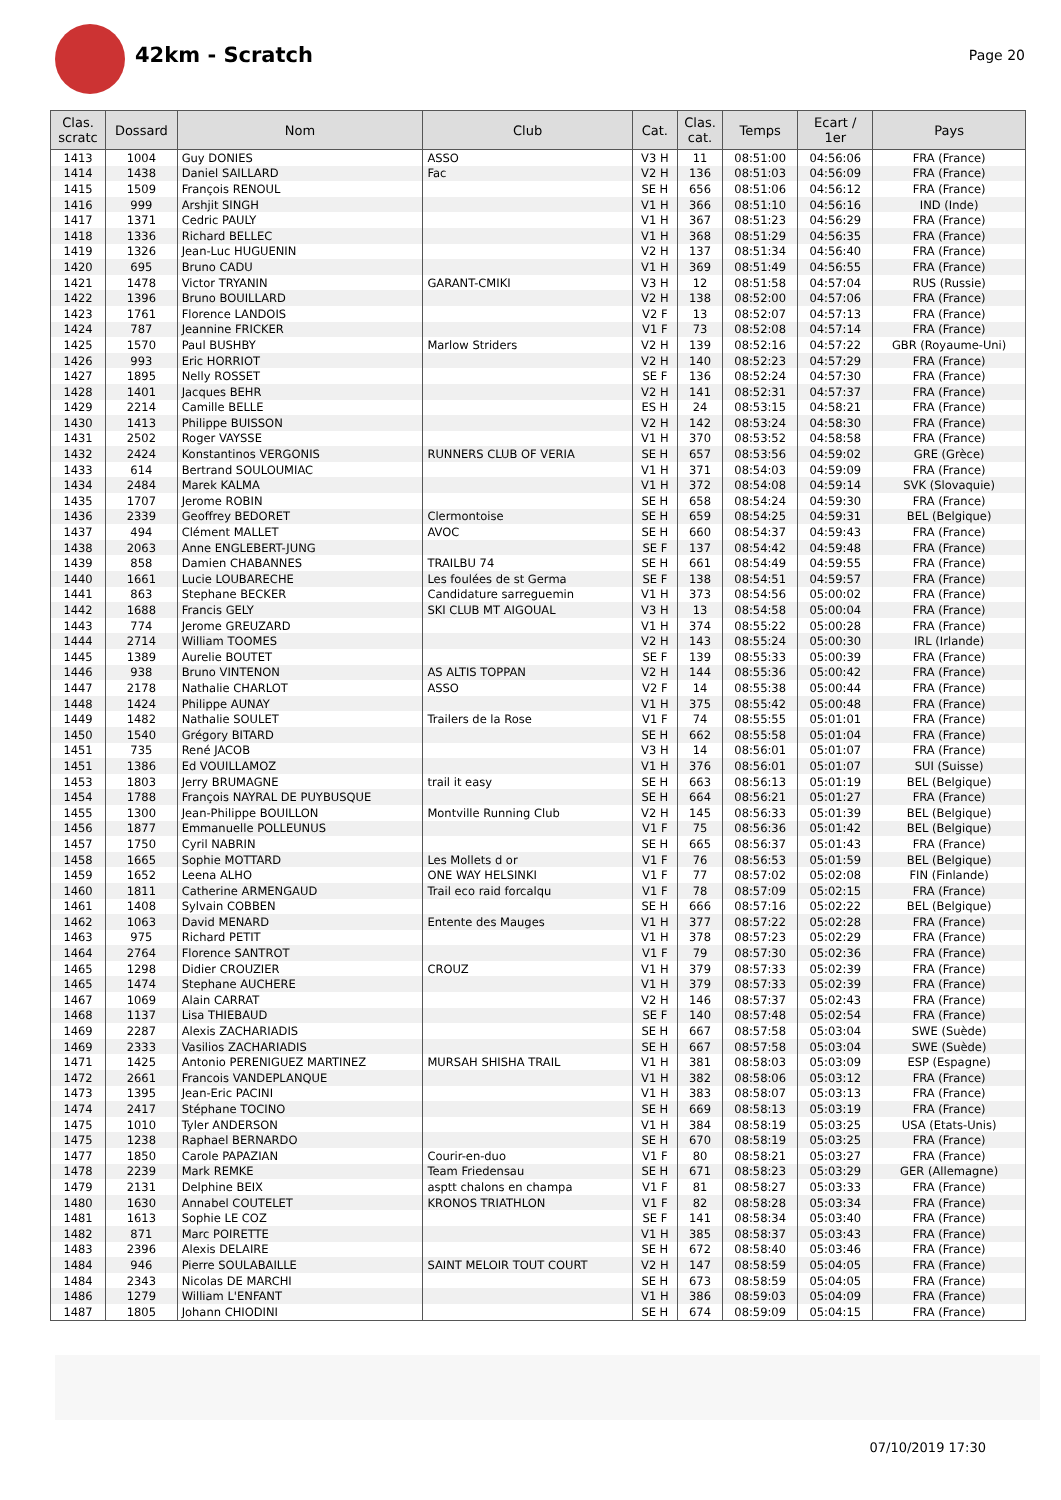42km - Scratch
Page 20
| Clas. scratc | Dossard | Nom | Club | Cat. | Clas. cat. | Temps | Ecart / 1er | Pays |
| --- | --- | --- | --- | --- | --- | --- | --- | --- |
| 1413 | 1004 | Guy DONIES | ASSO | V3 H | 11 | 08:51:00 | 04:56:06 | FRA (France) |
| 1414 | 1438 | Daniel SAILLARD | Fac | V2 H | 136 | 08:51:03 | 04:56:09 | FRA (France) |
| 1415 | 1509 | François RENOUL | | SE H | 656 | 08:51:06 | 04:56:12 | FRA (France) |
| 1416 | 999 | Arshjit SINGH | | V1 H | 366 | 08:51:10 | 04:56:16 | IND (Inde) |
| 1417 | 1371 | Cedric PAULY | | V1 H | 367 | 08:51:23 | 04:56:29 | FRA (France) |
| 1418 | 1336 | Richard BELLEC | | V1 H | 368 | 08:51:29 | 04:56:35 | FRA (France) |
| 1419 | 1326 | Jean-Luc HUGUENIN | | V2 H | 137 | 08:51:34 | 04:56:40 | FRA (France) |
| 1420 | 695 | Bruno CADU | | V1 H | 369 | 08:51:49 | 04:56:55 | FRA (France) |
| 1421 | 1478 | Victor TRYANIN | GARANT-CMIKI | V3 H | 12 | 08:51:58 | 04:57:04 | RUS (Russie) |
| 1422 | 1396 | Bruno BOUILLARD | | V2 H | 138 | 08:52:00 | 04:57:06 | FRA (France) |
| 1423 | 1761 | Florence LANDOIS | | V2 F | 13 | 08:52:07 | 04:57:13 | FRA (France) |
| 1424 | 787 | Jeannine FRICKER | | V1 F | 73 | 08:52:08 | 04:57:14 | FRA (France) |
| 1425 | 1570 | Paul BUSHBY | Marlow Striders | V2 H | 139 | 08:52:16 | 04:57:22 | GBR (Royaume-Uni) |
| 1426 | 993 | Eric HORRIOT | | V2 H | 140 | 08:52:23 | 04:57:29 | FRA (France) |
| 1427 | 1895 | Nelly ROSSET | | SE F | 136 | 08:52:24 | 04:57:30 | FRA (France) |
| 1428 | 1401 | Jacques BEHR | | V2 H | 141 | 08:52:31 | 04:57:37 | FRA (France) |
| 1429 | 2214 | Camille BELLE | | ES H | 24 | 08:53:15 | 04:58:21 | FRA (France) |
| 1430 | 1413 | Philippe BUISSON | | V2 H | 142 | 08:53:24 | 04:58:30 | FRA (France) |
| 1431 | 2502 | Roger VAYSSE | | V1 H | 370 | 08:53:52 | 04:58:58 | FRA (France) |
| 1432 | 2424 | Konstantinos VERGONIS | RUNNERS CLUB OF VERIA | SE H | 657 | 08:53:56 | 04:59:02 | GRE (Grèce) |
| 1433 | 614 | Bertrand SOULOUMIAC | | V1 H | 371 | 08:54:03 | 04:59:09 | FRA (France) |
| 1434 | 2484 | Marek KALMA | | V1 H | 372 | 08:54:08 | 04:59:14 | SVK (Slovaquie) |
| 1435 | 1707 | Jerome ROBIN | | SE H | 658 | 08:54:24 | 04:59:30 | FRA (France) |
| 1436 | 2339 | Geoffrey BEDORET | Clermontoise | SE H | 659 | 08:54:25 | 04:59:31 | BEL (Belgique) |
| 1437 | 494 | Clément MALLET | AVOC | SE H | 660 | 08:54:37 | 04:59:43 | FRA (France) |
| 1438 | 2063 | Anne ENGLEBERT-JUNG | | SE F | 137 | 08:54:42 | 04:59:48 | FRA (France) |
| 1439 | 858 | Damien CHABANNES | TRAILBU 74 | SE H | 661 | 08:54:49 | 04:59:55 | FRA (France) |
| 1440 | 1661 | Lucie LOUBARECHE | Les foulées de st Germa | SE F | 138 | 08:54:51 | 04:59:57 | FRA (France) |
| 1441 | 863 | Stephane BECKER | Candidature sarreguemin | V1 H | 373 | 08:54:56 | 05:00:02 | FRA (France) |
| 1442 | 1688 | Francis GELY | SKI CLUB MT AIGOUAL | V3 H | 13 | 08:54:58 | 05:00:04 | FRA (France) |
| 1443 | 774 | Jerome GREUZARD | | V1 H | 374 | 08:55:22 | 05:00:28 | FRA (France) |
| 1444 | 2714 | William TOOMES | | V2 H | 143 | 08:55:24 | 05:00:30 | IRL (Irlande) |
| 1445 | 1389 | Aurelie BOUTET | | SE F | 139 | 08:55:33 | 05:00:39 | FRA (France) |
| 1446 | 938 | Bruno VINTENON | AS ALTIS TOPPAN | V2 H | 144 | 08:55:36 | 05:00:42 | FRA (France) |
| 1447 | 2178 | Nathalie CHARLOT | ASSO | V2 F | 14 | 08:55:38 | 05:00:44 | FRA (France) |
| 1448 | 1424 | Philippe AUNAY | | V1 H | 375 | 08:55:42 | 05:00:48 | FRA (France) |
| 1449 | 1482 | Nathalie SOULET | Trailers de la Rose | V1 F | 74 | 08:55:55 | 05:01:01 | FRA (France) |
| 1450 | 1540 | Grégory BITARD | | SE H | 662 | 08:55:58 | 05:01:04 | FRA (France) |
| 1451 | 735 | René JACOB | | V3 H | 14 | 08:56:01 | 05:01:07 | FRA (France) |
| 1451 | 1386 | Ed VOUILLAMOZ | | V1 H | 376 | 08:56:01 | 05:01:07 | SUI (Suisse) |
| 1453 | 1803 | Jerry BRUMAGNE | trail it easy | SE H | 663 | 08:56:13 | 05:01:19 | BEL (Belgique) |
| 1454 | 1788 | François NAYRAL DE PUYBUSQUE | | SE H | 664 | 08:56:21 | 05:01:27 | FRA (France) |
| 1455 | 1300 | Jean-Philippe BOUILLON | Montville Running Club | V2 H | 145 | 08:56:33 | 05:01:39 | BEL (Belgique) |
| 1456 | 1877 | Emmanuelle POLLEUNUS | | V1 F | 75 | 08:56:36 | 05:01:42 | BEL (Belgique) |
| 1457 | 1750 | Cyril NABRIN | | SE H | 665 | 08:56:37 | 05:01:43 | FRA (France) |
| 1458 | 1665 | Sophie MOTTARD | Les Mollets d or | V1 F | 76 | 08:56:53 | 05:01:59 | BEL (Belgique) |
| 1459 | 1652 | Leena ALHO | ONE WAY HELSINKI | V1 F | 77 | 08:57:02 | 05:02:08 | FIN (Finlande) |
| 1460 | 1811 | Catherine ARMENGAUD | Trail eco raid forcalqu | V1 F | 78 | 08:57:09 | 05:02:15 | FRA (France) |
| 1461 | 1408 | Sylvain COBBEN | | SE H | 666 | 08:57:16 | 05:02:22 | BEL (Belgique) |
| 1462 | 1063 | David MENARD | Entente des Mauges | V1 H | 377 | 08:57:22 | 05:02:28 | FRA (France) |
| 1463 | 975 | Richard PETIT | | V1 H | 378 | 08:57:23 | 05:02:29 | FRA (France) |
| 1464 | 2764 | Florence SANTROT | | V1 F | 79 | 08:57:30 | 05:02:36 | FRA (France) |
| 1465 | 1298 | Didier CROUZIER | CROUZ | V1 H | 379 | 08:57:33 | 05:02:39 | FRA (France) |
| 1465 | 1474 | Stephane AUCHERE | | V1 H | 379 | 08:57:33 | 05:02:39 | FRA (France) |
| 1467 | 1069 | Alain CARRAT | | V2 H | 146 | 08:57:37 | 05:02:43 | FRA (France) |
| 1468 | 1137 | Lisa THIEBAUD | | SE F | 140 | 08:57:48 | 05:02:54 | FRA (France) |
| 1469 | 2287 | Alexis ZACHARIADIS | | SE H | 667 | 08:57:58 | 05:03:04 | SWE (Suède) |
| 1469 | 2333 | Vasilios ZACHARIADIS | | SE H | 667 | 08:57:58 | 05:03:04 | SWE (Suède) |
| 1471 | 1425 | Antonio PERENIGUEZ MARTINEZ | MURSAH SHISHA TRAIL | V1 H | 381 | 08:58:03 | 05:03:09 | ESP (Espagne) |
| 1472 | 2661 | Francois VANDEPLANQUE | | V1 H | 382 | 08:58:06 | 05:03:12 | FRA (France) |
| 1473 | 1395 | Jean-Eric PACINI | | V1 H | 383 | 08:58:07 | 05:03:13 | FRA (France) |
| 1474 | 2417 | Stéphane TOCINO | | SE H | 669 | 08:58:13 | 05:03:19 | FRA (France) |
| 1475 | 1010 | Tyler ANDERSON | | V1 H | 384 | 08:58:19 | 05:03:25 | USA (Etats-Unis) |
| 1475 | 1238 | Raphael BERNARDO | | SE H | 670 | 08:58:19 | 05:03:25 | FRA (France) |
| 1477 | 1850 | Carole PAPAZIAN | Courir-en-duo | V1 F | 80 | 08:58:21 | 05:03:27 | FRA (France) |
| 1478 | 2239 | Mark REMKE | Team Friedensau | SE H | 671 | 08:58:23 | 05:03:29 | GER (Allemagne) |
| 1479 | 2131 | Delphine BEIX | asptt chalons en champa | V1 F | 81 | 08:58:27 | 05:03:33 | FRA (France) |
| 1480 | 1630 | Annabel COUTELET | KRONOS TRIATHLON | V1 F | 82 | 08:58:28 | 05:03:34 | FRA (France) |
| 1481 | 1613 | Sophie LE COZ | | SE F | 141 | 08:58:34 | 05:03:40 | FRA (France) |
| 1482 | 871 | Marc POIRETTE | | V1 H | 385 | 08:58:37 | 05:03:43 | FRA (France) |
| 1483 | 2396 | Alexis DELAIRE | | SE H | 672 | 08:58:40 | 05:03:46 | FRA (France) |
| 1484 | 946 | Pierre SOULABAILLE | SAINT MELOIR TOUT COURT | V2 H | 147 | 08:58:59 | 05:04:05 | FRA (France) |
| 1484 | 2343 | Nicolas DE MARCHI | | SE H | 673 | 08:58:59 | 05:04:05 | FRA (France) |
| 1486 | 1279 | William L'ENFANT | | V1 H | 386 | 08:59:03 | 05:04:09 | FRA (France) |
| 1487 | 1805 | Johann CHIODINI | | SE H | 674 | 08:59:09 | 05:04:15 | FRA (France) |
07/10/2019 17:30